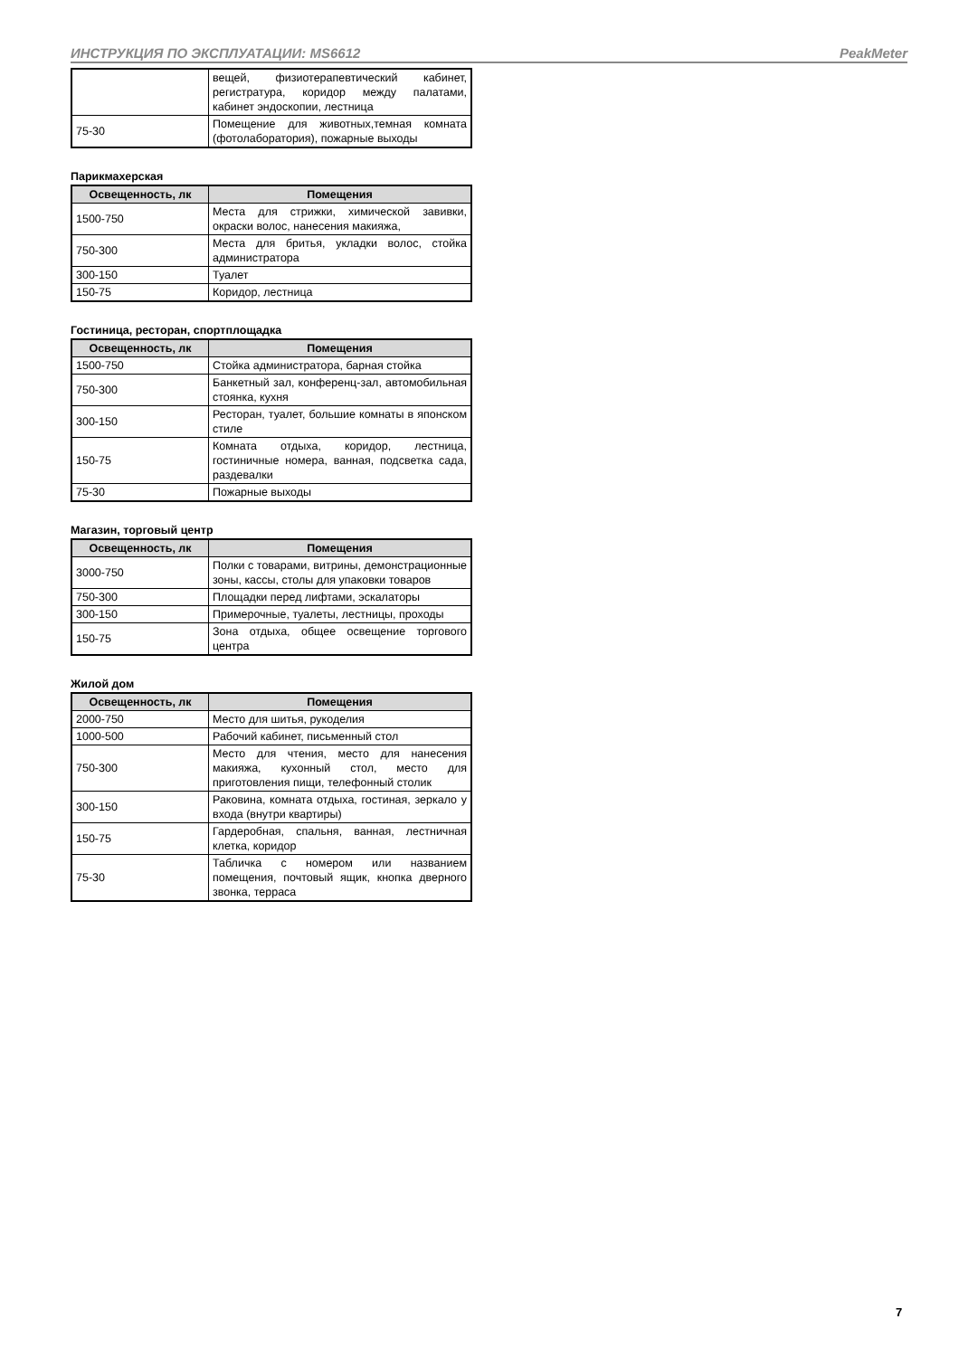ИНСТРУКЦИЯ ПО ЭКСПЛУАТАЦИИ: MS6612 PeakMeter
| | вещей, физиотерапевтический кабинет, регистратура, коридор между палатами, кабинет эндоскопии, лестница |
| 75-30 | Помещение для животных,темная комната (фотолаборатория), пожарные выходы |
Парикмахерская
| Освещенность, лк | Помещения |
| --- | --- |
| 1500-750 | Места для стрижки, химической завивки, окраски волос, нанесения макияжа, |
| 750-300 | Места для бритья, укладки волос, стойка администратора |
| 300-150 | Туалет |
| 150-75 | Коридор, лестница |
Гостиница, ресторан, спортплощадка
| Освещенность, лк | Помещения |
| --- | --- |
| 1500-750 | Стойка администратора, барная стойка |
| 750-300 | Банкетный зал, конференц-зал, автомобильная стоянка, кухня |
| 300-150 | Ресторан, туалет, большие комнаты в японском стиле |
| 150-75 | Комната отдыха, коридор, лестница, гостиничные номера, ванная, подсветка сада, раздевалки |
| 75-30 | Пожарные выходы |
Магазин, торговый центр
| Освещенность, лк | Помещения |
| --- | --- |
| 3000-750 | Полки с товарами, витрины, демонстрационные зоны, кассы, столы для упаковки товаров |
| 750-300 | Площадки перед лифтами, эскалаторы |
| 300-150 | Примерочные, туалеты, лестницы, проходы |
| 150-75 | Зона отдыха, общее освещение торгового центра |
Жилой дом
| Освещенность, лк | Помещения |
| --- | --- |
| 2000-750 | Место для шитья, рукоделия |
| 1000-500 | Рабочий кабинет, письменный стол |
| 750-300 | Место для чтения, место для нанесения макияжа, кухонный стол, место для приготовления пищи, телефонный столик |
| 300-150 | Раковина, комната отдыха, гостиная, зеркало у входа (внутри квартиры) |
| 150-75 | Гардеробная, спальня, ванная, лестничная клетка, коридор |
| 75-30 | Табличка с номером или названием помещения, почтовый ящик, кнопка дверного звонка, терраса |
7